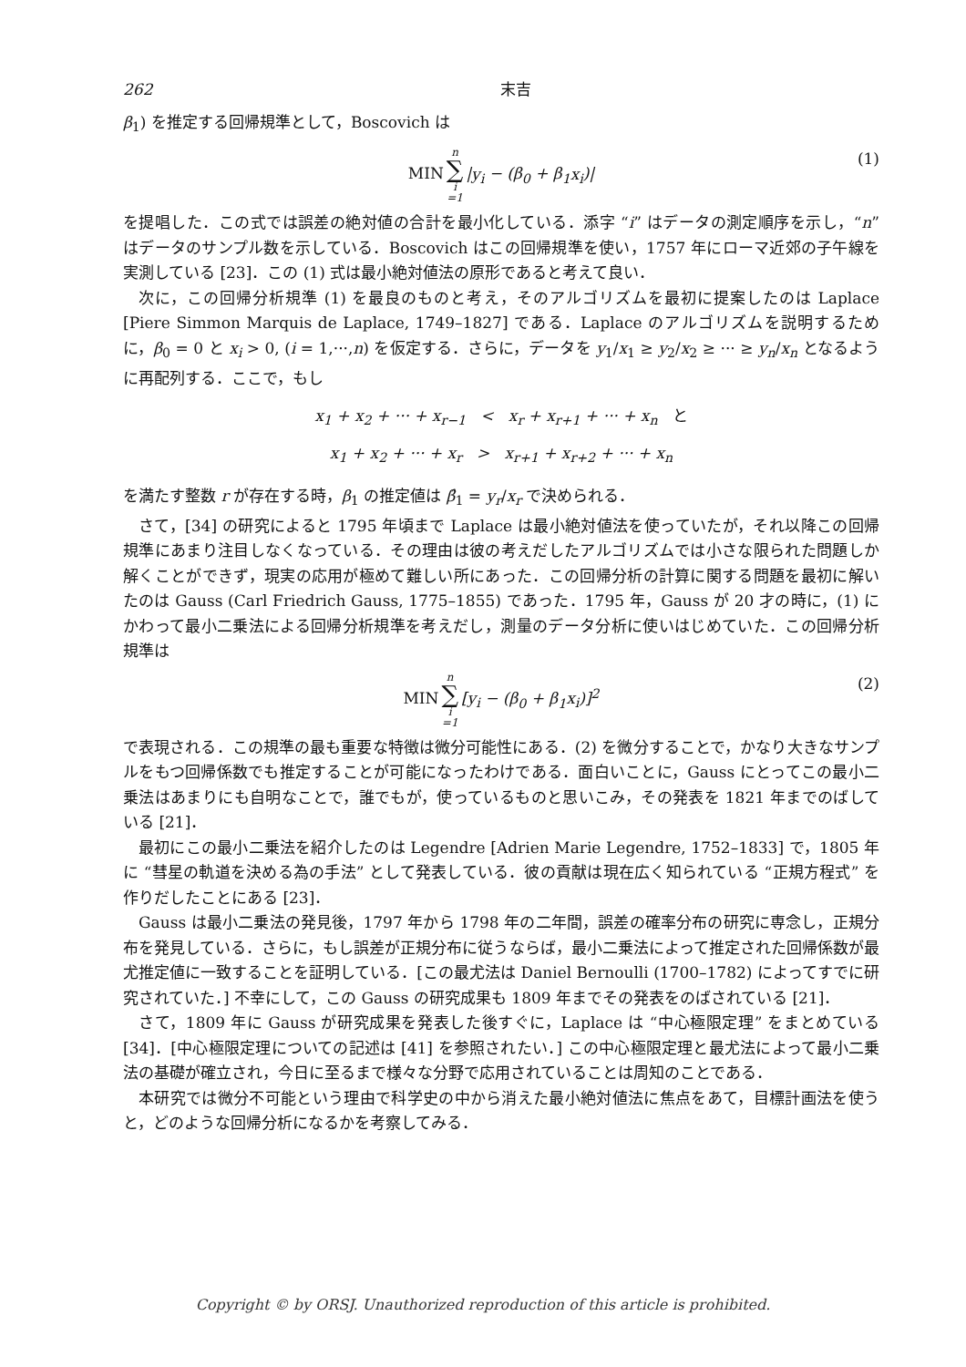262 末吉
β<sub>1</sub>) を推定する回帰規準として，Boscovich は
MIN n ∑ i =1 |y<sub>i</sub> − (β<sub>0</sub> + β<sub>1</sub>x<sub>i</sub>)| (1)
を提唱した．この式では誤差の絶対値の合計を最小化している．添字 “i” はデータの測定順序を示し，“n” はデータのサンプル数を示している．Boscovich はこの回帰規準を使い，1757 年にローマ近郊の子午線を実測している [23]．この (1) 式は最小絶対値法の原形であると考えて良い．
次に，この回帰分析規準 (1) を最良のものと考え，そのアルゴリズムを最初に提案したのは Laplace [Piere Simmon Marquis de Laplace, 1749–1827] である．Laplace のアルゴリズムを説明するために，β<sub>0</sub> = 0 と x<sub>i</sub> > 0, (i = 1,···,n) を仮定する．さらに，データを y<sub>1</sub>/x<sub>1</sub> ≥ y<sub>2</sub>/x<sub>2</sub> ≥ ··· ≥ y<sub>n</sub>/x<sub>n</sub> となるように再配列する．ここで，もし
x<sub>1</sub> + x<sub>2</sub> + ··· + x<sub>r−1</sub> < x<sub>r</sub> + x<sub>r+1</sub> + ··· + x<sub>n</sub> と
x<sub>1</sub> + x<sub>2</sub> + ··· + x<sub>r</sub> > x<sub>r+1</sub> + x<sub>r+2</sub> + ··· + x<sub>n</sub>
を満たす整数 r が存在する時，β<sub>1</sub> の推定値は β̂<sub>1</sub> = y<sub>r</sub>/x<sub>r</sub> で決められる．
さて，[34] の研究によると 1795 年頃まで Laplace は最小絶対値法を使っていたが，それ以降この回帰規準にあまり注目しなくなっている．その理由は彼の考えだしたアルゴリズムでは小さな限られた問題しか解くことができず，現実の応用が極めて難しい所にあった．この回帰分析の計算に関する問題を最初に解いたのは Gauss (Carl Friedrich Gauss, 1775–1855) であった．1795 年，Gauss が 20 才の時に，(1) にかわって最小二乗法による回帰分析規準を考えだし，測量のデータ分析に使いはじめていた．この回帰分析規準は
MIN n ∑ i =1 [y<sub>i</sub> − (β<sub>0</sub> + β<sub>1</sub>x<sub>i</sub>)]<sup>2</sup> (2)
で表現される．この規準の最も重要な特徴は微分可能性にある．(2) を微分することで，かなり大きなサンプルをもつ回帰係数でも推定することが可能になったわけである．面白いことに，Gauss にとってこの最小二乗法はあまりにも自明なことで，誰でもが，使っているものと思いこみ，その発表を 1821 年までのばしている [21]．
最初にこの最小二乗法を紹介したのは Legendre [Adrien Marie Legendre, 1752–1833] で，1805 年に “彗星の軌道を決める為の手法” として発表している．彼の貢献は現在広く知られている “正規方程式” を作りだしたことにある [23]．
Gauss は最小二乗法の発見後，1797 年から 1798 年の二年間，誤差の確率分布の研究に専念し，正規分布を発見している．さらに，もし誤差が正規分布に従うならば，最小二乗法によって推定された回帰係数が最尤推定値に一致することを証明している．[この最尤法は Daniel Bernoulli (1700–1782) によってすでに研究されていた．] 不幸にして，この Gauss の研究成果も 1809 年までその発表をのばされている [21]．
さて，1809 年に Gauss が研究成果を発表した後すぐに，Laplace は “中心極限定理” をまとめている [34]．[中心極限定理についての記述は [41] を参照されたい．] この中心極限定理と最尤法によって最小二乗法の基礎が確立され，今日に至るまで様々な分野で応用されていることは周知のことである．
本研究では微分不可能という理由で科学史の中から消えた最小絶対値法に焦点をあて，目標計画法を使うと，どのような回帰分析になるかを考察してみる．
Copyright © by ORSJ. Unauthorized reproduction of this article is prohibited.